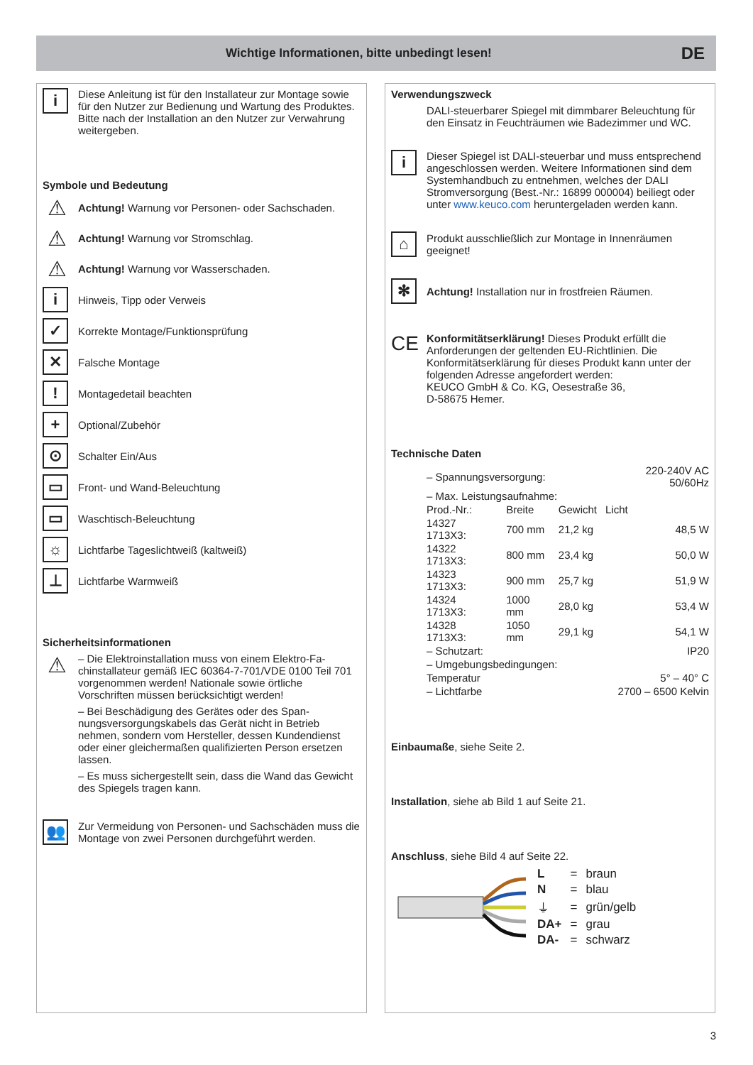Wichtige Informationen, bitte unbedingt lesen!
DE
i
Diese Anleitung ist für den Installateur zur Montage sowie für den Nutzer zur Bedienung und Wartung des Produk­tes. Bitte nach der Installation an den Nutzer zur Verwah­rung weitergeben.
Symbole und Bedeutung
⚠
Achtung! Warnung vor Personen- oder Sachschaden.
⚠
Achtung! Warnung vor Stromschlag.
⚠
Achtung! Warnung vor Wasserschaden.
i
Hinweis, Tipp oder Verweis
✓
Korrekte Montage/Funktionsprüfung
✕
Falsche Montage
!
Montagedetail beachten
+
Optional/Zubehör
⊙
Schalter Ein/Aus
▭
Front- und Wand-Beleuchtung
▭
Waschtisch-Beleuchtung
☼
Lichtfarbe Tageslichtweiß (kaltweiß)
⊥
Lichtfarbe Warmweiß
Sicherheitsinformationen
⚠
– Die Elektroinstallation muss von einem Elektro-Fa­chinstallateur gemäß IEC 60364-7-701/VDE 0100 Teil 701 vorgenommen werden! Nationale sowie örtli­che Vorschriften müssen berücksichtigt werden!
– Bei Beschädigung des Gerätes oder des Span­nungsversorgungskabels das Gerät nicht in Betrieb nehmen, sondern vom Hersteller, dessen Kunden­dienst oder einer gleichermaßen qualifizierten Person ersetzen lassen.
– Es muss sichergestellt sein, dass die Wand das Ge­wicht des Spiegels tragen kann.
👥
Zur Vermeidung von Personen- und Sachschäden muss die Montage von zwei Personen durchgeführt werden.
Verwendungszweck
DALI-steuerbarer Spiegel mit dimmbarer Beleuchtung für den Einsatz in Feuchträumen wie Badezimmer und WC.
i
Dieser Spiegel ist DALI-steuerbar und muss entspre­chend angeschlossen werden. Weitere Informationen sind dem Systemhandbuch zu entnehmen, welches der DALI Stromversorgung (Best.-Nr.: 16899 000004) beiliegt oder unter www.keuco.com heruntergeladen werden kann.
⌂
Produkt ausschließlich zur Montage in Innenräumen geeignet!
✻
Achtung! Installation nur in frostfreien Räumen.
CE
Konformitätserklärung! Dieses Produkt erfüllt die Anforderungen der geltenden EU-Richtlinien. Die Konformitätserklärung für dieses Produkt kann unter der folgenden Adresse angefordert werden:
KEUCO GmbH & Co. KG, Oesestraße 36,
D-58675 Hemer.
Technische Daten
| – Spannungsversorgung: | | | 220-240V AC 50/60Hz |
| – Max. Leistungsaufnahme: | | | |
| Prod.-Nr.: | Breite | Gewicht | Licht |
| 14327 1713X3: | 700 mm | 21,2 kg | 48,5 W |
| 14322 1713X3: | 800 mm | 23,4 kg | 50,0 W |
| 14323 1713X3: | 900 mm | 25,7 kg | 51,9 W |
| 14324 1713X3: | 1000 mm | 28,0 kg | 53,4 W |
| 14328 1713X3: | 1050 mm | 29,1 kg | 54,1 W |
| – Schutzart: | | | IP20 |
| – Umgebungsbedingungen: | | | |
| Temperatur | | | 5° – 40° C |
| – Lichtfarbe | | | 2700 – 6500 Kelvin |
Einbaumaße, siehe Seite 2.
Installation, siehe ab Bild 1 auf Seite 21.
Anschluss, siehe Bild 4 auf Seite 22.
| L | = | braun |
| N | = | blau |
| ⏚ | = | grün/gelb |
| DA+ | = | grau |
| DA- | = | schwarz |
3